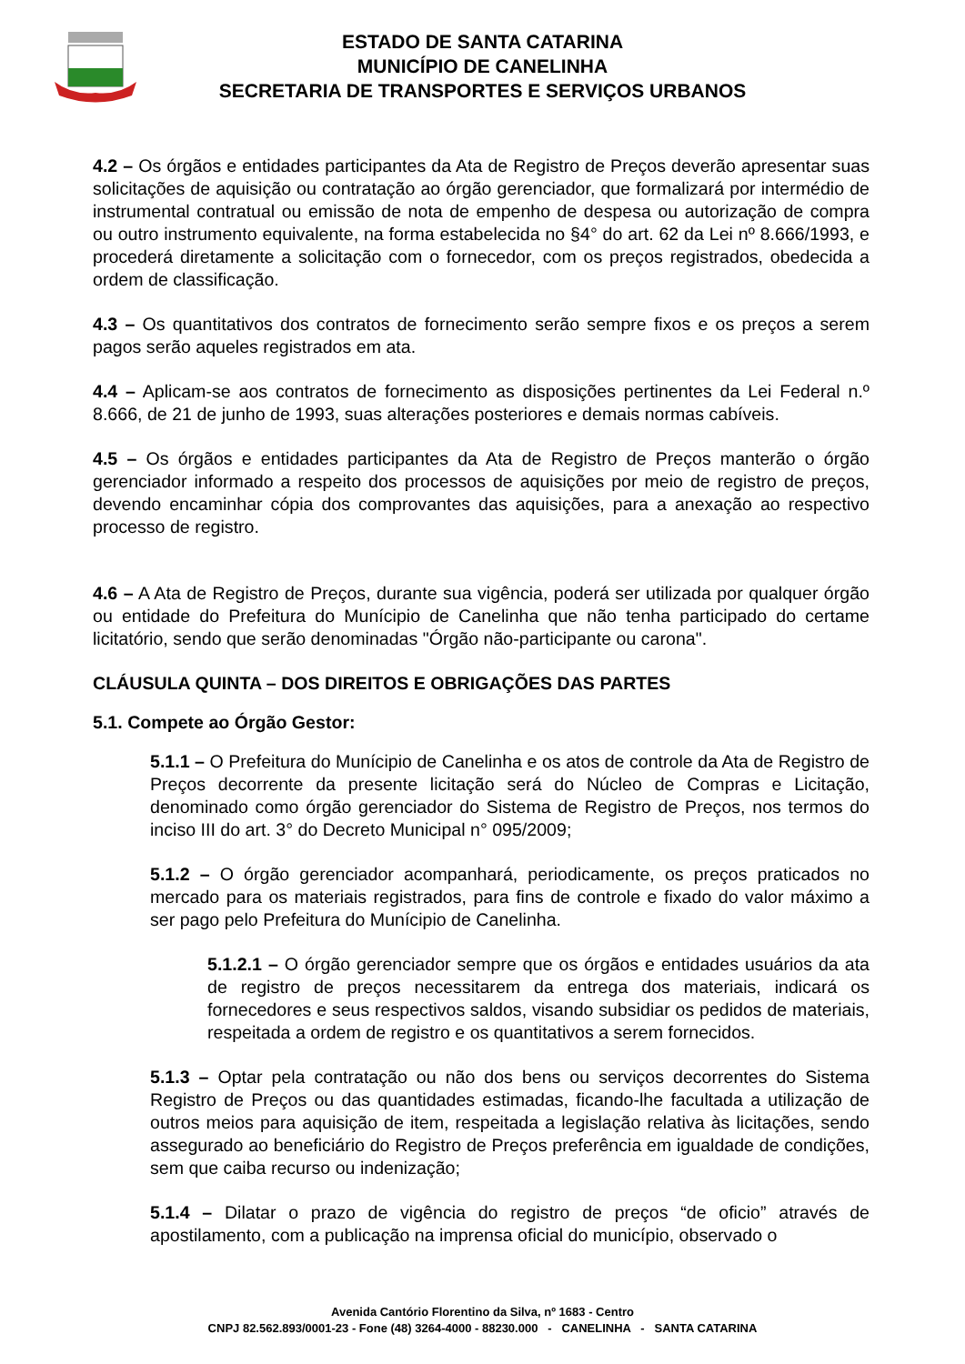ESTADO DE SANTA CATARINA
MUNICÍPIO DE CANELINHA
SECRETARIA DE TRANSPORTES E SERVIÇOS URBANOS
4.2 – Os órgãos e entidades participantes da Ata de Registro de Preços deverão apresentar suas solicitações de aquisição ou contratação ao órgão gerenciador, que formalizará por intermédio de instrumental contratual ou emissão de nota de empenho de despesa ou autorização de compra ou outro instrumento equivalente, na forma estabelecida no §4° do art. 62 da Lei nº 8.666/1993, e procederá diretamente a solicitação com o fornecedor, com os preços registrados, obedecida a ordem de classificação.
4.3 – Os quantitativos dos contratos de fornecimento serão sempre fixos e os preços a serem pagos serão aqueles registrados em ata.
4.4 – Aplicam-se aos contratos de fornecimento as disposições pertinentes da Lei Federal n.º 8.666, de 21 de junho de 1993, suas alterações posteriores e demais normas cabíveis.
4.5 – Os órgãos e entidades participantes da Ata de Registro de Preços manterão o órgão gerenciador informado a respeito dos processos de aquisições por meio de registro de preços, devendo encaminhar cópia dos comprovantes das aquisições, para a anexação ao respectivo processo de registro.
4.6 – A Ata de Registro de Preços, durante sua vigência, poderá ser utilizada por qualquer órgão ou entidade do Prefeitura do Munícipio de Canelinha que não tenha participado do certame licitatório, sendo que serão denominadas "Órgão não-participante ou carona".
CLÁUSULA QUINTA – DOS DIREITOS E OBRIGAÇÕES DAS PARTES
5.1. Compete ao Órgão Gestor:
5.1.1 – O Prefeitura do Munícipio de Canelinha e os atos de controle da Ata de Registro de Preços decorrente da presente licitação será do Núcleo de Compras e Licitação, denominado como órgão gerenciador do Sistema de Registro de Preços, nos termos do inciso III do art. 3° do Decreto Municipal n° 095/2009;
5.1.2 – O órgão gerenciador acompanhará, periodicamente, os preços praticados no mercado para os materiais registrados, para fins de controle e fixado do valor máximo a ser pago pelo Prefeitura do Munícipio de Canelinha.
5.1.2.1 – O órgão gerenciador sempre que os órgãos e entidades usuários da ata de registro de preços necessitarem da entrega dos materiais, indicará os fornecedores e seus respectivos saldos, visando subsidiar os pedidos de materiais, respeitada a ordem de registro e os quantitativos a serem fornecidos.
5.1.3 – Optar pela contratação ou não dos bens ou serviços decorrentes do Sistema Registro de Preços ou das quantidades estimadas, ficando-lhe facultada a utilização de outros meios para aquisição de item, respeitada a legislação relativa às licitações, sendo assegurado ao beneficiário do Registro de Preços preferência em igualdade de condições, sem que caiba recurso ou indenização;
5.1.4 – Dilatar o prazo de vigência do registro de preços “de oficio” através de apostilamento, com a publicação na imprensa oficial do município, observado o
Avenida Cantório Florentino da Silva, nº 1683 - Centro
CNPJ 82.562.893/0001-23 - Fone (48) 3264-4000 - 88230.000 - CANELINHA - SANTA CATARINA